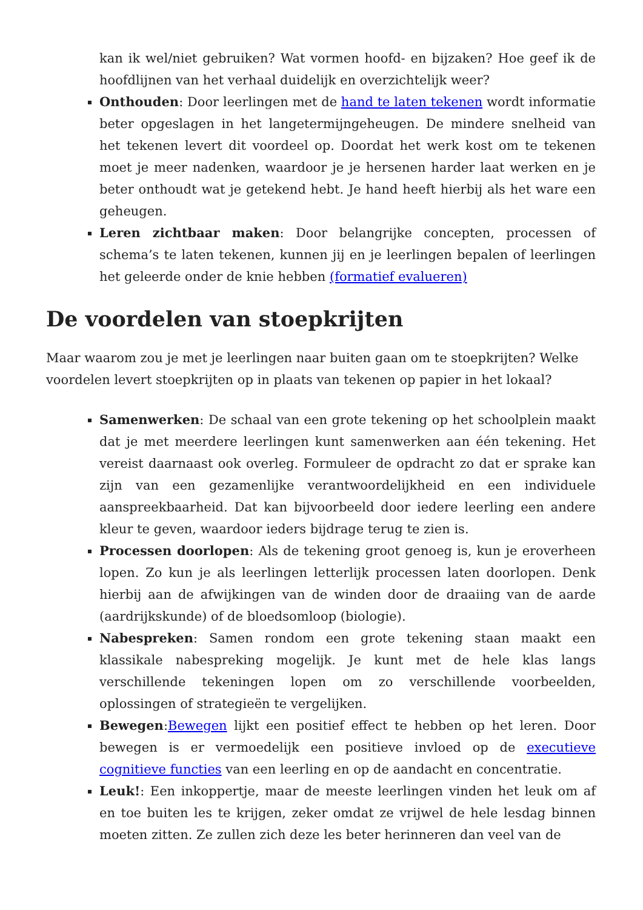kan ik wel/niet gebruiken? Wat vormen hoofd- en bijzaken? Hoe geef ik de hoofdlijnen van het verhaal duidelijk en overzichtelijk weer?
Onthouden: Door leerlingen met de hand te laten tekenen wordt informatie beter opgeslagen in het langetermijngeheugen. De mindere snelheid van het tekenen levert dit voordeel op. Doordat het werk kost om te tekenen moet je meer nadenken, waardoor je je hersenen harder laat werken en je beter onthoudt wat je getekend hebt. Je hand heeft hierbij als het ware een geheugen.
Leren zichtbaar maken: Door belangrijke concepten, processen of schema’s te laten tekenen, kunnen jij en je leerlingen bepalen of leerlingen het geleerde onder de knie hebben (formatief evalueren)
De voordelen van stoepkrijten
Maar waarom zou je met je leerlingen naar buiten gaan om te stoepkrijten? Welke voordelen levert stoepkrijten op in plaats van tekenen op papier in het lokaal?
Samenwerken: De schaal van een grote tekening op het schoolplein maakt dat je met meerdere leerlingen kunt samenwerken aan één tekening. Het vereist daarnaast ook overleg. Formuleer de opdracht zo dat er sprake kan zijn van een gezamenlijke verantwoordelijkheid en een individuele aanspreekbaarheid. Dat kan bijvoorbeeld door iedere leerling een andere kleur te geven, waardoor ieders bijdrage terug te zien is.
Processen doorlopen: Als de tekening groot genoeg is, kun je eroverheen lopen. Zo kun je als leerlingen letterlijk processen laten doorlopen. Denk hierbij aan de afwijkingen van de winden door de draaiing van de aarde (aardrijkskunde) of de bloedsomloop (biologie).
Nabespreken: Samen rondom een grote tekening staan maakt een klassikale nabespreking mogelijk. Je kunt met de hele klas langs verschillende tekeningen lopen om zo verschillende voorbeelden, oplossingen of strategieën te vergelijken.
Bewegen:Bewegen lijkt een positief effect te hebben op het leren. Door bewegen is er vermoedelijk een positieve invloed op de executieve cognitieve functies van een leerling en op de aandacht en concentratie.
Leuk!: Een inkoppertje, maar de meeste leerlingen vinden het leuk om af en toe buiten les te krijgen, zeker omdat ze vrijwel de hele lesdag binnen moeten zitten. Ze zullen zich deze les beter herinneren dan veel van de